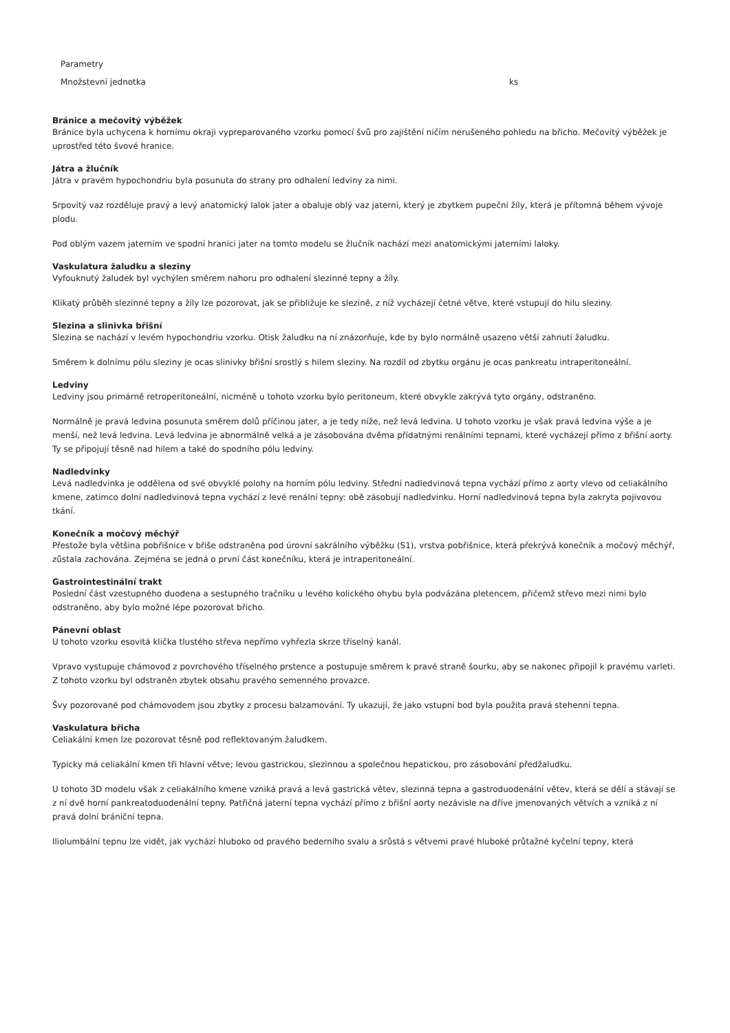| Parametry | |
| Množstevní jednotka | ks |
Bránice a mečovitý výběžek
Bránice byla uchycena k hornímu okraji vypreparovaného vzorku pomocí švů pro zajištění ničím nerušeného pohledu na břicho. Mečovitý výběžek je uprostřed této švové hranice.
Játra a žlučník
Játra v pravém hypochondriu byla posunuta do strany pro odhalení ledviny za nimi.
Srpovitý vaz rozděluje pravý a levý anatomický lalok jater a obaluje oblý vaz jaterní, který je zbytkem pupeční žíly, která je přítomná během vývoje plodu.
Pod oblým vazem jaterním ve spodní hranici jater na tomto modelu se žlučník nachází mezi anatomickými jaterními laloky.
Vaskulatura žaludku a sleziny
Vyfouknutý žaludek byl vychýlen směrem nahoru pro odhalení slezinné tepny a žíly.
Klikatý průběh slezinné tepny a žíly lze pozorovat, jak se přibližuje ke slezině, z níž vycházejí četné větve, které vstupují do hilu sleziny.
Slezina a slinivka břišní
Slezina se nachází v levém hypochondriu vzorku. Otisk žaludku na ní znázorňuje, kde by bylo normálně usazeno větší zahnutí žaludku.
Směrem k dolnímu pólu sleziny je ocas slinivky břišní srostlý s hilem sleziny. Na rozdíl od zbytku orgánu je ocas pankreatu intraperitoneální.
Ledviny
Ledviny jsou primárně retroperitoneální, nicméně u tohoto vzorku bylo peritoneum, které obvykle zakrývá tyto orgány, odstraněno.
Normálně je pravá ledvina posunuta směrem dolů příčinou jater, a je tedy níže, než levá ledvina. U tohoto vzorku je však pravá ledvina výše a je menší, než levá ledvina. Levá ledvina je abnormálně velká a je zásobována dvěma přídatnými renálními tepnami, které vycházejí přímo z břišní aorty. Ty se připojují těsně nad hilem a také do spodního pólu ledviny.
Nadledvinky
Levá nadledvinka je oddělena od své obvyklé polohy na horním pólu ledviny. Střední nadledvinová tepna vychází přímo z aorty vlevo od celiakálního kmene, zatímco dolní nadledvinová tepna vychází z levé renální tepny: obě zásobují nadledvinku. Horní nadledvinová tepna byla zakryta pojivovou tkání.
Konečník a močový měchýř
Přestože byla většina pobřišnice v břiše odstraněna pod úrovní sakrálního výběžku (S1), vrstva pobřišnice, která překrývá konečník a močový měchýř, zůstala zachována. Zejména se jedná o první část konečníku, která je intraperitoneální.
Gastrointestinální trakt
Poslední část vzestupného duodena a sestupného tračníku u levého kolického ohybu byla podvázána pletencem, přičemž střevo mezi nimi bylo odstraněno, aby bylo možné lépe pozorovat břicho.
Pánevní oblast
U tohoto vzorku esovitá klička tlustého střeva nepřímo vyhřezla skrze tříselný kanál.
Vpravo vystupuje chámovod z povrchového tříselného prstence a postupuje směrem k pravé straně šourku, aby se nakonec připojil k pravému varleti. Z tohoto vzorku byl odstraněn zbytek obsahu pravého semenného provazce.
Švy pozorované pod chámovodem jsou zbytky z procesu balzamování. Ty ukazují, že jako vstupní bod byla použita pravá stehenní tepna.
Vaskulatura břicha
Celiakální kmen lze pozorovat těsně pod reflektovaným žaludkem.
Typicky má celiakální kmen tři hlavní větve; levou gastrickou, slezinnou a společnou hepatickou, pro zásobování předžaludku.
U tohoto 3D modelu však z celiakálního kmene vzniká pravá a levá gastrická větev, slezinná tepna a gastroduodenální větev, která se dělí a stávají se z ní dvě horní pankreatoduodenální tepny. Patřičná jaterní tepna vychází přímo z břišní aorty nezávisle na dříve jmenovaných větvích a vzniká z ní pravá dolní brániční tepna.
Iliolumbální tepnu lze vidět, jak vychází hluboko od pravého bederního svalu a srůstá s větvemi pravé hluboké průtažné kyčelní tepny, která